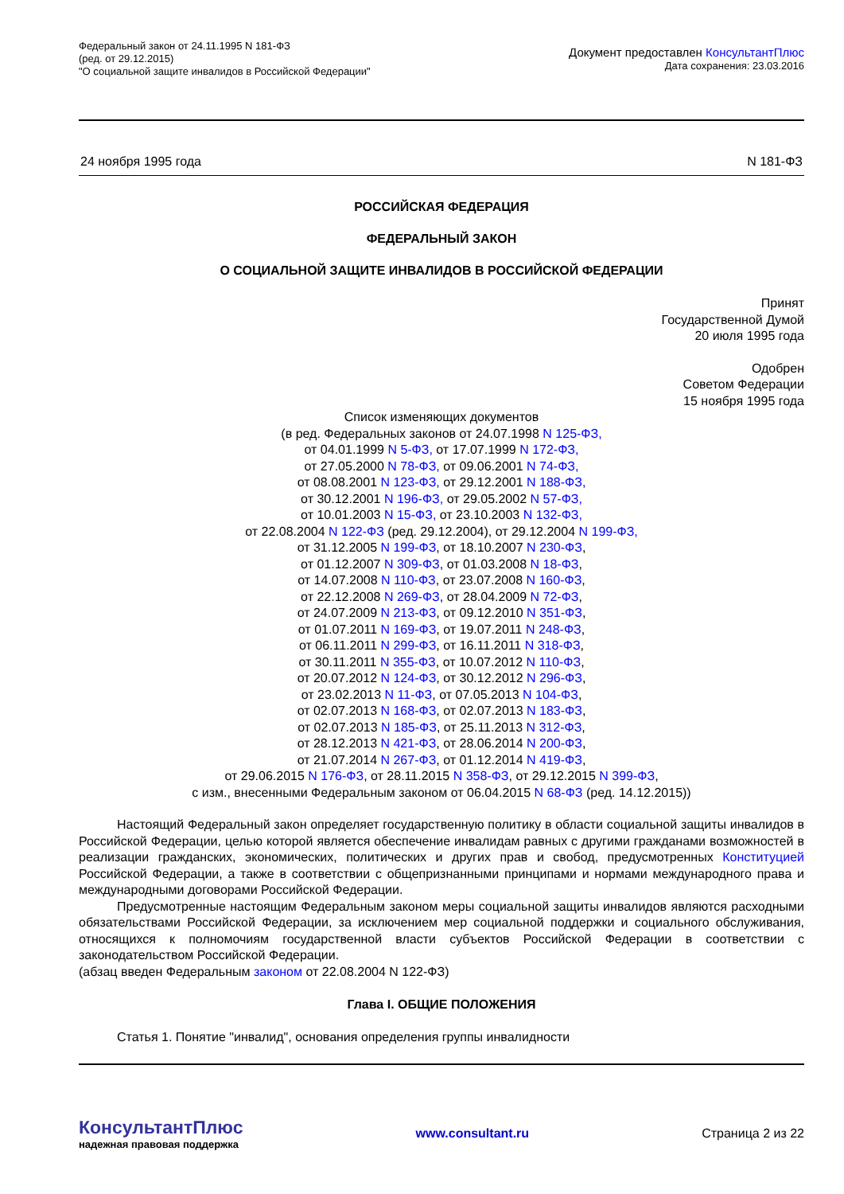Федеральный закон от 24.11.1995 N 181-ФЗ
(ред. от 29.12.2015)
"О социальной защите инвалидов в Российской Федерации"
Документ предоставлен КонсультантПлюс
Дата сохранения: 23.03.2016
24 ноября 1995 года N 181-ФЗ
РОССИЙСКАЯ ФЕДЕРАЦИЯ
ФЕДЕРАЛЬНЫЙ ЗАКОН
О СОЦИАЛЬНОЙ ЗАЩИТЕ ИНВАЛИДОВ В РОССИЙСКОЙ ФЕДЕРАЦИИ
Принят
Государственной Думой
20 июля 1995 года
Одобрен
Советом Федерации
15 ноября 1995 года
Список изменяющих документов
(в ред. Федеральных законов от 24.07.1998 N 125-ФЗ,
от 04.01.1999 N 5-ФЗ, от 17.07.1999 N 172-ФЗ,
от 27.05.2000 N 78-ФЗ, от 09.06.2001 N 74-ФЗ,
от 08.08.2001 N 123-ФЗ, от 29.12.2001 N 188-ФЗ,
от 30.12.2001 N 196-ФЗ, от 29.05.2002 N 57-ФЗ,
от 10.01.2003 N 15-ФЗ, от 23.10.2003 N 132-ФЗ,
от 22.08.2004 N 122-ФЗ (ред. 29.12.2004), от 29.12.2004 N 199-ФЗ,
от 31.12.2005 N 199-ФЗ, от 18.10.2007 N 230-ФЗ,
от 01.12.2007 N 309-ФЗ, от 01.03.2008 N 18-ФЗ,
от 14.07.2008 N 110-ФЗ, от 23.07.2008 N 160-ФЗ,
от 22.12.2008 N 269-ФЗ, от 28.04.2009 N 72-ФЗ,
от 24.07.2009 N 213-ФЗ, от 09.12.2010 N 351-ФЗ,
от 01.07.2011 N 169-ФЗ, от 19.07.2011 N 248-ФЗ,
от 06.11.2011 N 299-ФЗ, от 16.11.2011 N 318-ФЗ,
от 30.11.2011 N 355-ФЗ, от 10.07.2012 N 110-ФЗ,
от 20.07.2012 N 124-ФЗ, от 30.12.2012 N 296-ФЗ,
от 23.02.2013 N 11-ФЗ, от 07.05.2013 N 104-ФЗ,
от 02.07.2013 N 168-ФЗ, от 02.07.2013 N 183-ФЗ,
от 02.07.2013 N 185-ФЗ, от 25.11.2013 N 312-ФЗ,
от 28.12.2013 N 421-ФЗ, от 28.06.2014 N 200-ФЗ,
от 21.07.2014 N 267-ФЗ, от 01.12.2014 N 419-ФЗ,
от 29.06.2015 N 176-ФЗ, от 28.11.2015 N 358-ФЗ, от 29.12.2015 N 399-ФЗ,
с изм., внесенными Федеральным законом от 06.04.2015 N 68-ФЗ (ред. 14.12.2015))
Настоящий Федеральный закон определяет государственную политику в области социальной защиты инвалидов в Российской Федерации, целью которой является обеспечение инвалидам равных с другими гражданами возможностей в реализации гражданских, экономических, политических и других прав и свобод, предусмотренных Конституцией Российской Федерации, а также в соответствии с общепризнанными принципами и нормами международного права и международными договорами Российской Федерации.
Предусмотренные настоящим Федеральным законом меры социальной защиты инвалидов являются расходными обязательствами Российской Федерации, за исключением мер социальной поддержки и социального обслуживания, относящихся к полномочиям государственной власти субъектов Российской Федерации в соответствии с законодательством Российской Федерации.
(абзац введен Федеральным законом от 22.08.2004 N 122-ФЗ)
Глава I. ОБЩИЕ ПОЛОЖЕНИЯ
Статья 1. Понятие "инвалид", основания определения группы инвалидности
КонсультантПлюс
надежная правовая поддержка
www.consultant.ru Страница 2 из 22